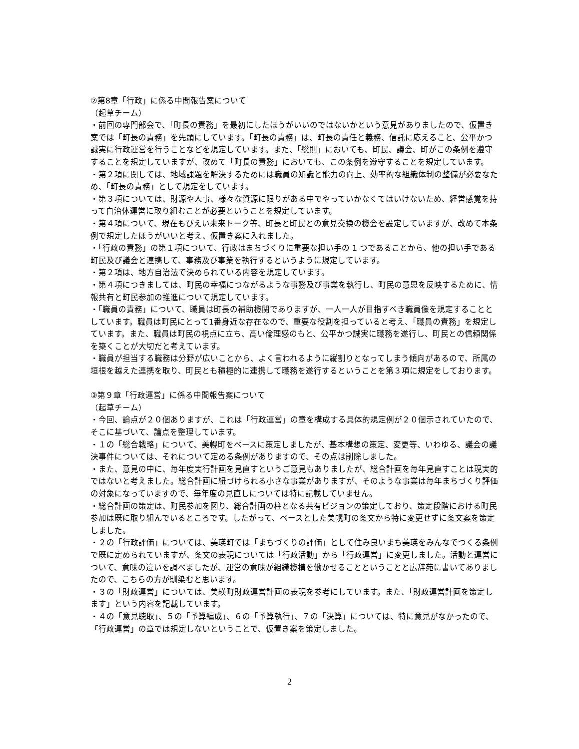②第8章「行政」に係る中間報告案について
（起草チーム）
・前回の専門部会で、「町長の責務」を最初にしたほうがいいのではないかという意見がありましたので、仮置き案では「町長の責務」を先頭にしています。「町長の責務」は、町長の責任と義務、信託に応えること、公平かつ誠実に行政運営を行うことなどを規定しています。また、「総則」においても、町民、議会、町がこの条例を遵守することを規定していますが、改めて「町長の責務」においても、この条例を遵守することを規定しています。
・第２項に関しては、地域課題を解決するためには職員の知識と能力の向上、効率的な組織体制の整備が必要なため、「町長の責務」として規定をしています。
・第３項については、財源や人事、様々な資源に限りがある中でやっていかなくてはいけないため、経営感覚を持って自治体運営に取り組むことが必要ということを規定しています。
・第４項について、現在もびえい未来トーク等、町長と町民との意見交換の機会を設定していますが、改めて本条例で規定したほうがいいと考え、仮置き案に入れました。
・「行政の責務」の第１項について、行政はまちづくりに重要な担い手の 1 つであることから、他の担い手である町民及び議会と連携して、事務及び事業を執行するというように規定しています。
・第２項は、地方自治法で決められている内容を規定しています。
・第４項につきましては、町民の幸福につながるような事務及び事業を執行し、町民の意思を反映するために、情報共有と町民参加の推進について規定しています。
・「職員の責務」について、職員は町長の補助機関でありますが、一人一人が目指すべき職員像を規定することとしています。職員は町民にとって1番身近な存在なので、重要な役割を担っていると考え、「職員の責務」を規定しています。また、職員は町民の視点に立ち、高い倫理感のもと、公平かつ誠実に職務を遂行し、町民との信頼関係を築くことが大切だと考えています。
・職員が担当する職務は分野が広いことから、よく言われるように縦割りとなってしまう傾向があるので、所属の垣根を越えた連携を取り、町民とも積極的に連携して職務を遂行するということを第３項に規定をしております。
③第９章「行政運営」に係る中間報告案について
（起草チーム）
・今回、論点が２０個ありますが、これは「行政運営」の章を構成する具体的規定例が２０個示されていたので、そこに基づいて、論点を整理しています。
・１の「総合戦略」について、美幌町をベースに策定しましたが、基本構想の策定、変更等、いわゆる、議会の議決事件については、それについて定める条例がありますので、その点は削除しました。
・また、意見の中に、毎年度実行計画を見直すというご意見もありましたが、総合計画を毎年見直すことは現実的ではないと考えました。総合計画に紐づけられる小さな事業がありますが、そのような事業は毎年まちづくり評価の対象になっていますので、毎年度の見直しについては特に記載していません。
・総合計画の策定は、町民参加を図り、総合計画の柱となる共有ビジョンの策定しており、策定段階における町民参加は既に取り組んでいるところです。したがって、ベースとした美幌町の条文から特に変更せずに条文案を策定しました。
・２の「行政評価」については、美瑛町では「まちづくりの評価」として住み良いまち美瑛をみんなでつくる条例で既に定められていますが、条文の表現については「行政活動」から「行政運営」に変更しました。活動と運営について、意味の違いを調べましたが、運営の意味が組織機構を働かせることということと広辞苑に書いてありましたので、こちらの方が馴染むと思います。
・３の「財政運営」については、美瑛町財政運営計画の表現を参考にしています。また、「財政運営計画を策定します」という内容を記載しています。
・４の「意見聴取」、５の「予算編成」、６の「予算執行」、７の「決算」については、特に意見がなかったので、「行政運営」の章では規定しないということで、仮置き案を策定しました。
2